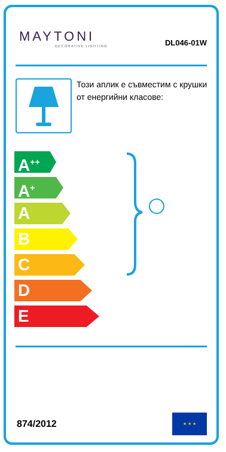MAYTONI
DECORATIVE LIGHTING
DL046-01W
Този аплик е съвместим с крушки от енергийни класове:
A<sup>++</sup>
A<sup>+</sup>
A
B
C
D
E
874/2012
★ ★ ★